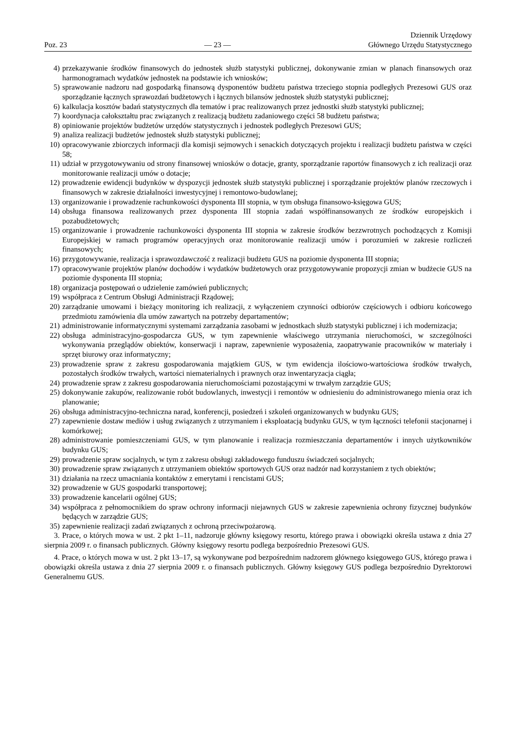Poz. 23
— 23 —
Dziennik Urzędowy
Głównego Urzędu Statystycznego
4) przekazywanie środków finansowych do jednostek służb statystyki publicznej, dokonywanie zmian w planach finansowych oraz harmonogramach wydatków jednostek na podstawie ich wniosków;
5) sprawowanie nadzoru nad gospodarką finansową dysponentów budżetu państwa trzeciego stopnia podległych Prezesowi GUS oraz sporządzanie łącznych sprawozdań budżetowych i łącznych bilansów jednostek służb statystyki publicznej;
6) kalkulacja kosztów badań statystycznych dla tematów i prac realizowanych przez jednostki służb statystyki publicznej;
7) koordynacja całokształtu prac związanych z realizacją budżetu zadaniowego części 58 budżetu państwa;
8) opiniowanie projektów budżetów urzędów statystycznych i jednostek podległych Prezesowi GUS;
9) analiza realizacji budżetów jednostek służb statystyki publicznej;
10) opracowywanie zbiorczych informacji dla komisji sejmowych i senackich dotyczących projektu i realizacji budżetu państwa w części 58;
11) udział w przygotowywaniu od strony finansowej wniosków o dotacje, granty, sporządzanie raportów finansowych z ich realizacji oraz monitorowanie realizacji umów o dotacje;
12) prowadzenie ewidencji budynków w dyspozycji jednostek służb statystyki publicznej i sporządzanie projektów planów rzeczowych i finansowych w zakresie działalności inwestycyjnej i remontowo-budowlanej;
13) organizowanie i prowadzenie rachunkowości dysponenta III stopnia, w tym obsługa finansowo-księgowa GUS;
14) obsługa finansowa realizowanych przez dysponenta III stopnia zadań współfinansowanych ze środków europejskich i pozabudżetowych;
15) organizowanie i prowadzenie rachunkowości dysponenta III stopnia w zakresie środków bezzwrotnych pochodzących z Komisji Europejskiej w ramach programów operacyjnych oraz monitorowanie realizacji umów i porozumień w zakresie rozliczeń finansowych;
16) przygotowywanie, realizacja i sprawozdawczość z realizacji budżetu GUS na poziomie dysponenta III stopnia;
17) opracowywanie projektów planów dochodów i wydatków budżetowych oraz przygotowywanie propozycji zmian w budżecie GUS na poziomie dysponenta III stopnia;
18) organizacja postępowań o udzielenie zamówień publicznych;
19) współpraca z Centrum Obsługi Administracji Rządowej;
20) zarządzanie umowami i bieżący monitoring ich realizacji, z wyłączeniem czynności odbiorów częściowych i odbioru końcowego przedmiotu zamówienia dla umów zawartych na potrzeby departamentów;
21) administrowanie informatycznymi systemami zarządzania zasobami w jednostkach służb statystyki publicznej i ich modernizacja;
22) obsługa administracyjno-gospodarcza GUS, w tym zapewnienie właściwego utrzymania nieruchomości, w szczególności wykonywania przeglądów obiektów, konserwacji i napraw, zapewnienie wyposażenia, zaopatrywanie pracowników w materiały i sprzęt biurowy oraz informatyczny;
23) prowadzenie spraw z zakresu gospodarowania majątkiem GUS, w tym ewidencja ilościowo-wartościowa środków trwałych, pozostałych środków trwałych, wartości niematerialnych i prawnych oraz inwentaryzacja ciągła;
24) prowadzenie spraw z zakresu gospodarowania nieruchomościami pozostającymi w trwałym zarządzie GUS;
25) dokonywanie zakupów, realizowanie robót budowlanych, inwestycji i remontów w odniesieniu do administrowanego mienia oraz ich planowanie;
26) obsługa administracyjno-techniczna narad, konferencji, posiedzeń i szkoleń organizowanych w budynku GUS;
27) zapewnienie dostaw mediów i usług związanych z utrzymaniem i eksploatacją budynku GUS, w tym łączności telefonii stacjonarnej i komórkowej;
28) administrowanie pomieszczeniami GUS, w tym planowanie i realizacja rozmieszczania departamentów i innych użytkowników budynku GUS;
29) prowadzenie spraw socjalnych, w tym z zakresu obsługi zakładowego funduszu świadczeń socjalnych;
30) prowadzenie spraw związanych z utrzymaniem obiektów sportowych GUS oraz nadzór nad korzystaniem z tych obiektów;
31) działania na rzecz umacniania kontaktów z emerytami i rencistami GUS;
32) prowadzenie w GUS gospodarki transportowej;
33) prowadzenie kancelarii ogólnej GUS;
34) współpraca z pełnomocnikiem do spraw ochrony informacji niejawnych GUS w zakresie zapewnienia ochrony fizycznej budynków będących w zarządzie GUS;
35) zapewnienie realizacji zadań związanych z ochroną przeciwpożarową.
3. Prace, o których mowa w ust. 2 pkt 1–11, nadzoruje główny księgowy resortu, którego prawa i obowiązki określa ustawa z dnia 27 sierpnia 2009 r. o finansach publicznych. Główny księgowy resortu podlega bezpośrednio Prezesowi GUS.
4. Prace, o których mowa w ust. 2 pkt 13–17, są wykonywane pod bezpośrednim nadzorem głównego księgowego GUS, którego prawa i obowiązki określa ustawa z dnia 27 sierpnia 2009 r. o finansach publicznych. Główny księgowy GUS podlega bezpośrednio Dyrektorowi Generalnemu GUS.